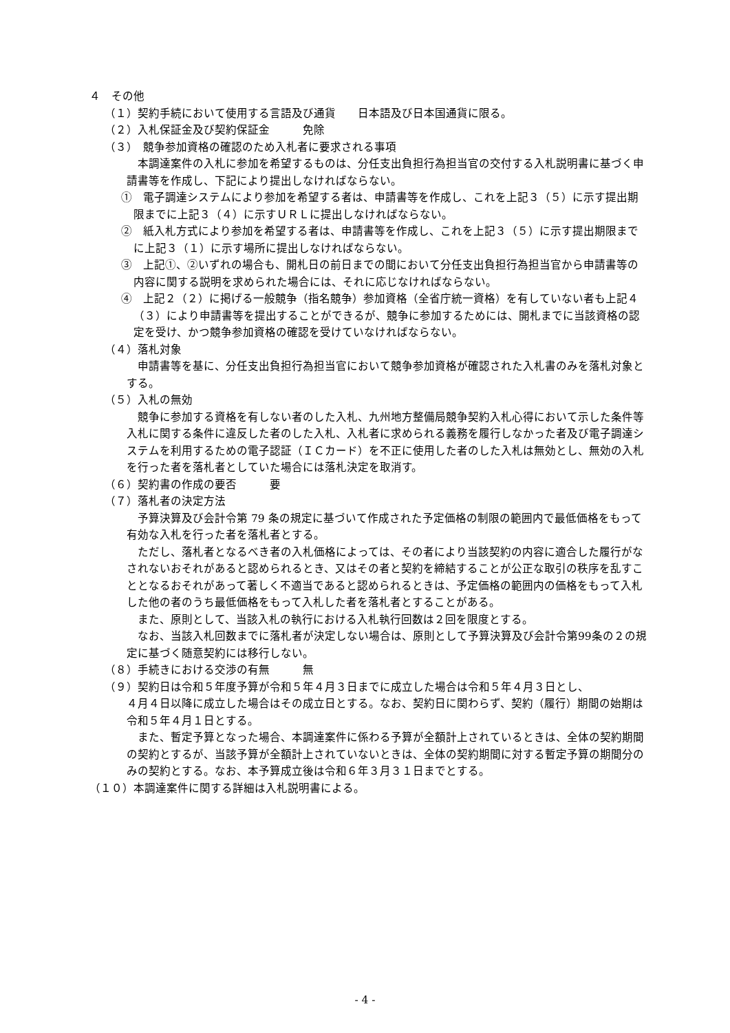４　その他
（１）契約手続において使用する言語及び通貨　　日本語及び日本国通貨に限る。
（２）入札保証金及び契約保証金　　　免除
（３）　競争参加資格の確認のため入札者に要求される事項
本調達案件の入札に参加を希望するものは、分任支出負担行為担当官の交付する入札説明書に基づく申請書等を作成し、下記により提出しなければならない。
①　電子調達システムにより参加を希望する者は、申請書等を作成し、これを上記３（５）に示す提出期限までに上記３（４）に示すＵＲＬに提出しなければならない。
②　紙入札方式により参加を希望する者は、申請書等を作成し、これを上記３（５）に示す提出期限までに上記３（１）に示す場所に提出しなければならない。
③　上記①、②いずれの場合も、開札日の前日までの間において分任支出負担行為担当官から申請書等の内容に関する説明を求められた場合には、それに応じなければならない。
④　上記２（２）に掲げる一般競争（指名競争）参加資格（全省庁統一資格）を有していない者も上記４（３）により申請書等を提出することができるが、競争に参加するためには、開札までに当該資格の認定を受け、かつ競争参加資格の確認を受けていなければならない。
（４）落札対象
申請書等を基に、分任支出負担行為担当官において競争参加資格が確認された入札書のみを落札対象とする。
（５）入札の無効
競争に参加する資格を有しない者のした入札、九州地方整備局競争契約入札心得において示した条件等入札に関する条件に違反した者のした入札、入札者に求められる義務を履行しなかった者及び電子調達システムを利用するための電子認証（ＩＣカード）を不正に使用した者のした入札は無効とし、無効の入札を行った者を落札者としていた場合には落札決定を取消す。
（６）契約書の作成の要否　　　要
（７）落札者の決定方法
予算決算及び会計令第 79 条の規定に基づいて作成された予定価格の制限の範囲内で最低価格をもって有効な入札を行った者を落札者とする。
ただし、落札者となるべき者の入札価格によっては、その者により当該契約の内容に適合した履行がなされないおそれがあると認められるとき、又はその者と契約を締結することが公正な取引の秩序を乱すこととなるおそれがあって著しく不適当であると認められるときは、予定価格の範囲内の価格をもって入札した他の者のうち最低価格をもって入札した者を落札者とすることがある。
また、原則として、当該入札の執行における入札執行回数は２回を限度とする。
なお、当該入札回数までに落札者が決定しない場合は、原則として予算決算及び会計令第99条の２の規定に基づく随意契約には移行しない。
（８）手続きにおける交渉の有無　　　無
（９）契約日は令和５年度予算が令和５年４月３日までに成立した場合は令和５年４月３日とし、
４月４日以降に成立した場合はその成立日とする。なお、契約日に関わらず、契約（履行）期間の始期は令和５年４月１日とする。
また、暫定予算となった場合、本調達案件に係わる予算が全額計上されているときは、全体の契約期間の契約とするが、当該予算が全額計上されていないときは、全体の契約期間に対する暫定予算の期間分のみの契約とする。なお、本予算成立後は令和６年３月３１日までとする。
（１０）本調達案件に関する詳細は入札説明書による。
- 4 -